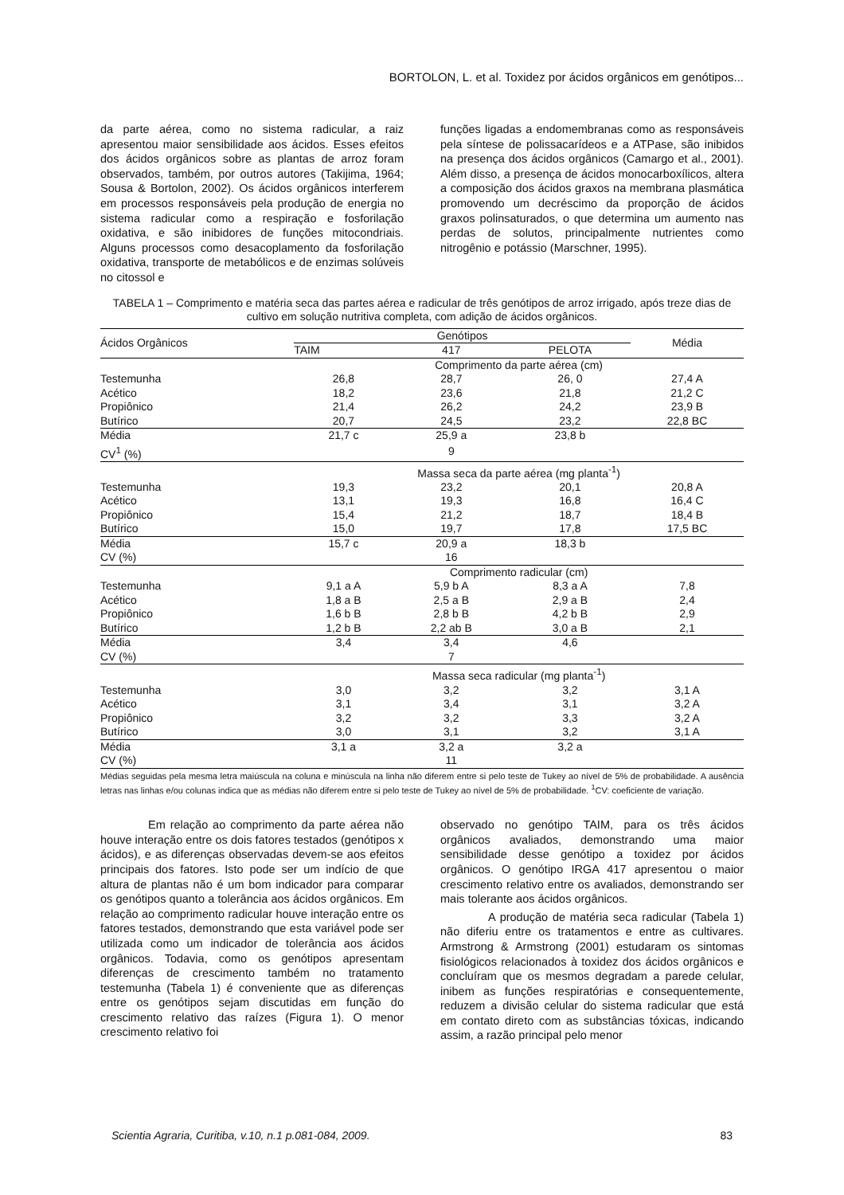BORTOLON, L. et al. Toxidez por ácidos orgânicos em genótipos...
da parte aérea, como no sistema radicular, a raiz apresentou maior sensibilidade aos ácidos. Esses efeitos dos ácidos orgânicos sobre as plantas de arroz foram observados, também, por outros autores (Takijima, 1964; Sousa & Bortolon, 2002). Os ácidos orgânicos interferem em processos responsáveis pela produção de energia no sistema radicular como a respiração e fosforilação oxidativa, e são inibidores de funções mitocondriais. Alguns processos como desacoplamento da fosforilação oxidativa, transporte de metabólicos e de enzimas solúveis no citossol e
funções ligadas a endomembranas como as responsáveis pela síntese de polissacarídeos e a ATPase, são inibidos na presença dos ácidos orgânicos (Camargo et al., 2001). Além disso, a presença de ácidos monocarboxílicos, altera a composição dos ácidos graxos na membrana plasmática promovendo um decréscimo da proporção de ácidos graxos polinsaturados, o que determina um aumento nas perdas de solutos, principalmente nutrientes como nitrogênio e potássio (Marschner, 1995).
TABELA 1 – Comprimento e matéria seca das partes aérea e radicular de três genótipos de arroz irrigado, após treze dias de cultivo em solução nutritiva completa, com adição de ácidos orgânicos.
| Ácidos Orgânicos | Genótipos | | | Média |
| --- | --- | --- | --- | --- |
| | TAIM | 417 | PELOTA | |
| | Comprimento da parte aérea (cm) | | | |
| Testemunha | 26,8 | 28,7 | 26, 0 | 27,4 A |
| Acético | 18,2 | 23,6 | 21,8 | 21,2 C |
| Propiônico | 21,4 | 26,2 | 24,2 | 23,9 B |
| Butírico | 20,7 | 24,5 | 23,2 | 22,8 BC |
| Média | 21,7 c | 25,9 a | 23,8 b | |
| CV<sup>1</sup> (%) | | 9 | | |
| | Massa seca da parte aérea (mg planta<sup>-1</sup>) | | | |
| Testemunha | 19,3 | 23,2 | 20,1 | 20,8 A |
| Acético | 13,1 | 19,3 | 16,8 | 16,4 C |
| Propiônico | 15,4 | 21,2 | 18,7 | 18,4 B |
| Butírico | 15,0 | 19,7 | 17,8 | 17,5 BC |
| Média | 15,7 c | 20,9 a | 18,3 b | |
| CV (%) | | 16 | | |
| | Comprimento radicular (cm) | | | |
| Testemunha | 9,1 a A | 5,9 b A | 8,3 a A | 7,8 |
| Acético | 1,8 a B | 2,5 a B | 2,9 a B | 2,4 |
| Propiônico | 1,6 b B | 2,8 b B | 4,2 b B | 2,9 |
| Butírico | 1,2 b B | 2,2 ab B | 3,0 a B | 2,1 |
| Média | 3,4 | 3,4 | 4,6 | |
| CV (%) | | 7 | | |
| | Massa seca radicular (mg planta<sup>-1</sup>) | | | |
| Testemunha | 3,0 | 3,2 | 3,2 | 3,1 A |
| Acético | 3,1 | 3,4 | 3,1 | 3,2 A |
| Propiônico | 3,2 | 3,2 | 3,3 | 3,2 A |
| Butírico | 3,0 | 3,1 | 3,2 | 3,1 A |
| Média | 3,1 a | 3,2 a | 3,2 a | |
| CV (%) | | 11 | | |
Médias seguidas pela mesma letra maiúscula na coluna e minúscula na linha não diferem entre si pelo teste de Tukey ao nível de 5% de probabilidade. A ausência letras nas linhas e/ou colunas indica que as médias não diferem entre si pelo teste de Tukey ao nível de 5% de probabilidade. <sup>1</sup>CV: coeficiente de variação.
Em relação ao comprimento da parte aérea não houve interação entre os dois fatores testados (genótipos x ácidos), e as diferenças observadas devem-se aos efeitos principais dos fatores. Isto pode ser um indício de que altura de plantas não é um bom indicador para comparar os genótipos quanto a tolerância aos ácidos orgânicos. Em relação ao comprimento radicular houve interação entre os fatores testados, demonstrando que esta variável pode ser utilizada como um indicador de tolerância aos ácidos orgânicos. Todavia, como os genótipos apresentam diferenças de crescimento também no tratamento testemunha (Tabela 1) é conveniente que as diferenças entre os genótipos sejam discutidas em função do crescimento relativo das raízes (Figura 1). O menor crescimento relativo foi
observado no genótipo TAIM, para os três ácidos orgânicos avaliados, demonstrando uma maior sensibilidade desse genótipo a toxidez por ácidos orgânicos. O genótipo IRGA 417 apresentou o maior crescimento relativo entre os avaliados, demonstrando ser mais tolerante aos ácidos orgânicos.
A produção de matéria seca radicular (Tabela 1) não diferiu entre os tratamentos e entre as cultivares. Armstrong & Armstrong (2001) estudaram os sintomas fisiológicos relacionados à toxidez dos ácidos orgânicos e concluíram que os mesmos degradam a parede celular, inibem as funções respiratórias e consequentemente, reduzem a divisão celular do sistema radicular que está em contato direto com as substâncias tóxicas, indicando assim, a razão principal pelo menor
Scientia Agraria, Curitiba, v.10, n.1 p.081-084, 2009. 83